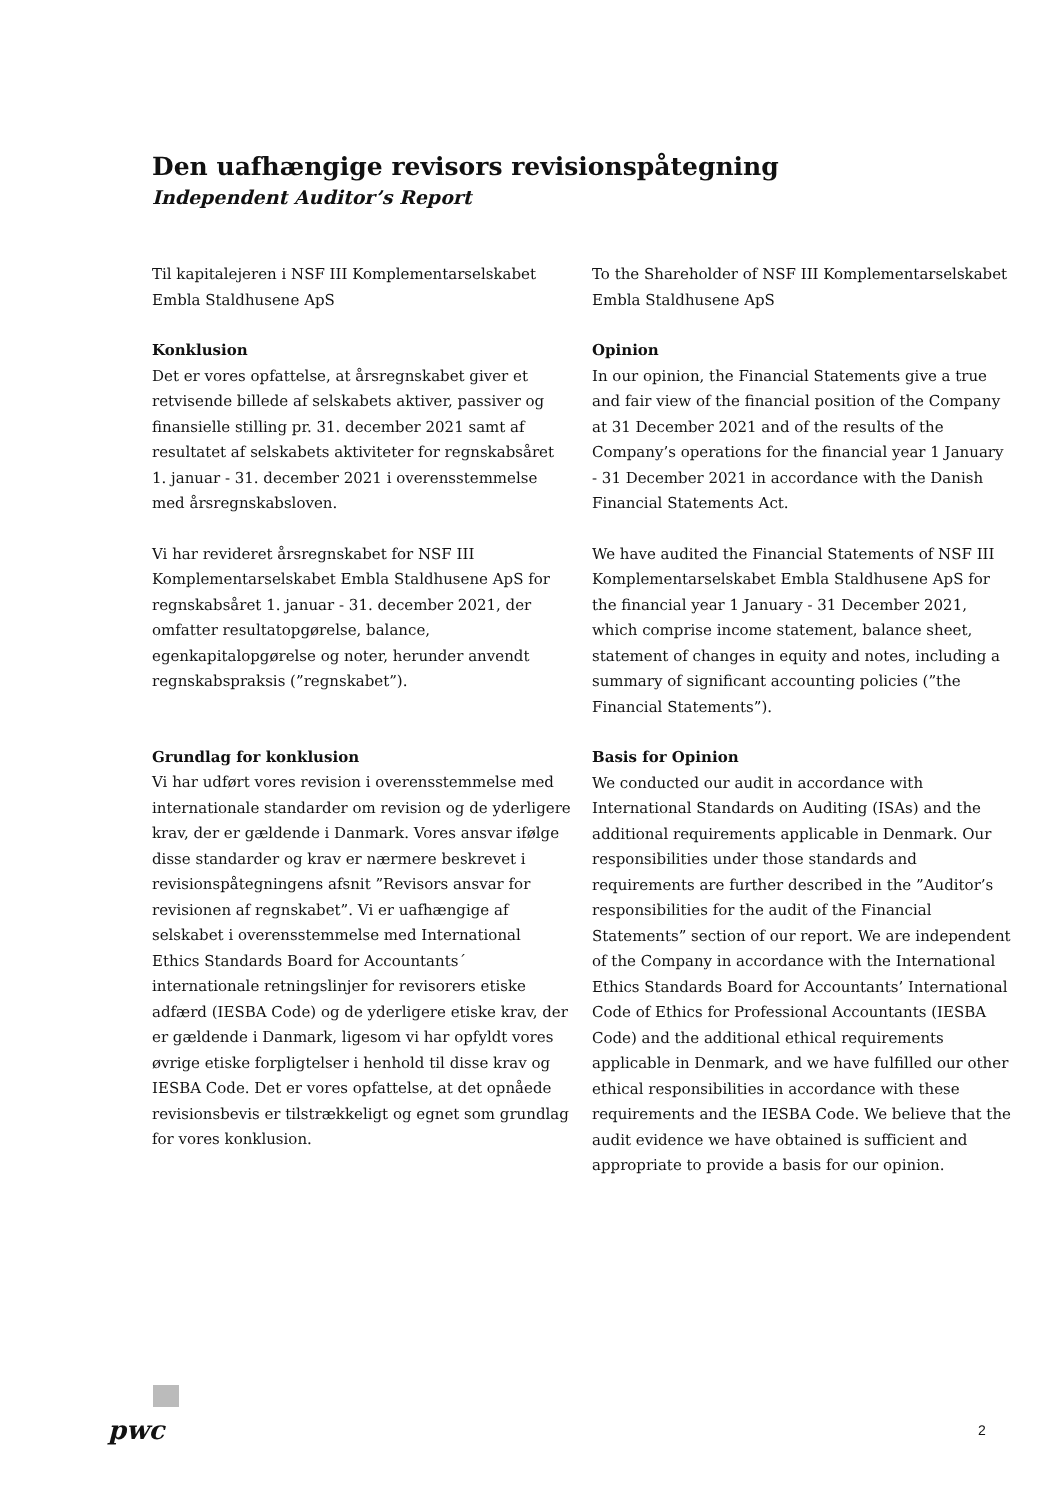Den uafhængige revisors revisionspåtegning
Independent Auditor’s Report
Til kapitalejeren i NSF III Komplementarselskabet Embla Staldhusene ApS
Konklusion
Det er vores opfattelse, at årsregnskabet giver et retvisende billede af selskabets aktiver, passiver og finansielle stilling pr. 31. december 2021 samt af resultatet af selskabets aktiviteter for regnskabsåret 1. januar - 31. december 2021 i overensstemmelse med årsregnskabsloven.
Vi har revideret årsregnskabet for NSF III Komplementarselskabet Embla Staldhusene ApS for regnskabsåret 1. januar - 31. december 2021, der omfatter resultatopgørelse, balance, egenkapitalopgørelse og noter, herunder anvendt regnskabspraksis (”regnskabet”).
Grundlag for konklusion
Vi har udført vores revision i overensstemmelse med internationale standarder om revision og de yderligere krav, der er gældende i Danmark. Vores ansvar ifølge disse standarder og krav er nærmere beskrevet i revisionspåtegningens afsnit ”Revisors ansvar for revisionen af regnskabet”. Vi er uafhængige af selskabet i overensstemmelse med International Ethics Standards Board for Accountants´ internationale retningslinjer for revisorers etiske adfærd (IESBA Code) og de yderligere etiske krav, der er gældende i Danmark, ligesom vi har opfyldt vores øvrige etiske forpligtelser i henhold til disse krav og IESBA Code. Det er vores opfattelse, at det opnåede revisionsbevis er tilstrækkeligt og egnet som grundlag for vores konklusion.
To the Shareholder of NSF III Komplementarselskabet Embla Staldhusene ApS
Opinion
In our opinion, the Financial Statements give a true and fair view of the financial position of the Company at 31 December 2021 and of the results of the Company’s operations for the financial year 1 January - 31 December 2021 in accordance with the Danish Financial Statements Act.
We have audited the Financial Statements of NSF III Komplementarselskabet Embla Staldhusene ApS for the financial year 1 January - 31 December 2021, which comprise income statement, balance sheet, statement of changes in equity and notes, including a summary of significant accounting policies (”the Financial Statements”).
Basis for Opinion
We conducted our audit in accordance with International Standards on Auditing (ISAs) and the additional requirements applicable in Denmark. Our responsibilities under those standards and requirements are further described in the ”Auditor’s responsibilities for the audit of the Financial Statements” section of our report. We are independent of the Company in accordance with the International Ethics Standards Board for Accountants’ International Code of Ethics for Professional Accountants (IESBA Code) and the additional ethical requirements applicable in Denmark, and we have fulfilled our other ethical responsibilities in accordance with these requirements and the IESBA Code. We believe that the audit evidence we have obtained is sufficient and appropriate to provide a basis for our opinion.
pwc 2